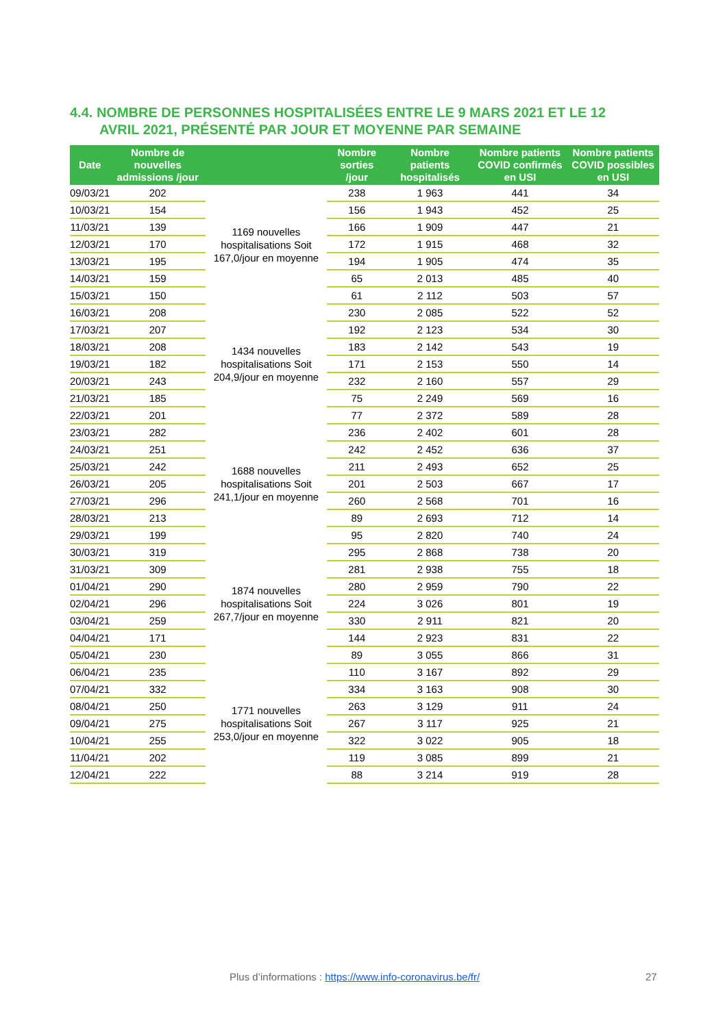4.4. NOMBRE DE PERSONNES HOSPITALISÉES ENTRE LE 9 MARS 2021 ET LE 12
AVRIL 2021, PRÉSENTÉ PAR JOUR ET MOYENNE PAR SEMAINE
| Date | Nombre de nouvelles admissions /jour | | Nombre sorties /jour | Nombre patients hospitalisés | Nombre patients COVID confirmés en USI | Nombre patients COVID possibles en USI |
| --- | --- | --- | --- | --- | --- | --- |
| 09/03/21 | 202 | 1169 nouvelles hospitalisations Soit 167,0/jour en moyenne | 238 | 1 963 | 441 | 34 |
| 10/03/21 | 154 | | 156 | 1 943 | 452 | 25 |
| 11/03/21 | 139 | | 166 | 1 909 | 447 | 21 |
| 12/03/21 | 170 | | 172 | 1 915 | 468 | 32 |
| 13/03/21 | 195 | | 194 | 1 905 | 474 | 35 |
| 14/03/21 | 159 | | 65 | 2 013 | 485 | 40 |
| 15/03/21 | 150 | | 61 | 2 112 | 503 | 57 |
| 16/03/21 | 208 | 1434 nouvelles hospitalisations Soit 204,9/jour en moyenne | 230 | 2 085 | 522 | 52 |
| 17/03/21 | 207 | | 192 | 2 123 | 534 | 30 |
| 18/03/21 | 208 | | 183 | 2 142 | 543 | 19 |
| 19/03/21 | 182 | | 171 | 2 153 | 550 | 14 |
| 20/03/21 | 243 | | 232 | 2 160 | 557 | 29 |
| 21/03/21 | 185 | | 75 | 2 249 | 569 | 16 |
| 22/03/21 | 201 | | 77 | 2 372 | 589 | 28 |
| 23/03/21 | 282 | 1688 nouvelles hospitalisations Soit 241,1/jour en moyenne | 236 | 2 402 | 601 | 28 |
| 24/03/21 | 251 | | 242 | 2 452 | 636 | 37 |
| 25/03/21 | 242 | | 211 | 2 493 | 652 | 25 |
| 26/03/21 | 205 | | 201 | 2 503 | 667 | 17 |
| 27/03/21 | 296 | | 260 | 2 568 | 701 | 16 |
| 28/03/21 | 213 | | 89 | 2 693 | 712 | 14 |
| 29/03/21 | 199 | | 95 | 2 820 | 740 | 24 |
| 30/03/21 | 319 | 1874 nouvelles hospitalisations Soit 267,7/jour en moyenne | 295 | 2 868 | 738 | 20 |
| 31/03/21 | 309 | | 281 | 2 938 | 755 | 18 |
| 01/04/21 | 290 | | 280 | 2 959 | 790 | 22 |
| 02/04/21 | 296 | | 224 | 3 026 | 801 | 19 |
| 03/04/21 | 259 | | 330 | 2 911 | 821 | 20 |
| 04/04/21 | 171 | | 144 | 2 923 | 831 | 22 |
| 05/04/21 | 230 | | 89 | 3 055 | 866 | 31 |
| 06/04/21 | 235 | 1771 nouvelles hospitalisations Soit 253,0/jour en moyenne | 110 | 3 167 | 892 | 29 |
| 07/04/21 | 332 | | 334 | 3 163 | 908 | 30 |
| 08/04/21 | 250 | | 263 | 3 129 | 911 | 24 |
| 09/04/21 | 275 | | 267 | 3 117 | 925 | 21 |
| 10/04/21 | 255 | | 322 | 3 022 | 905 | 18 |
| 11/04/21 | 202 | | 119 | 3 085 | 899 | 21 |
| 12/04/21 | 222 | | 88 | 3 214 | 919 | 28 |
Plus d’informations : https://www.info-coronavirus.be/fr/ 27